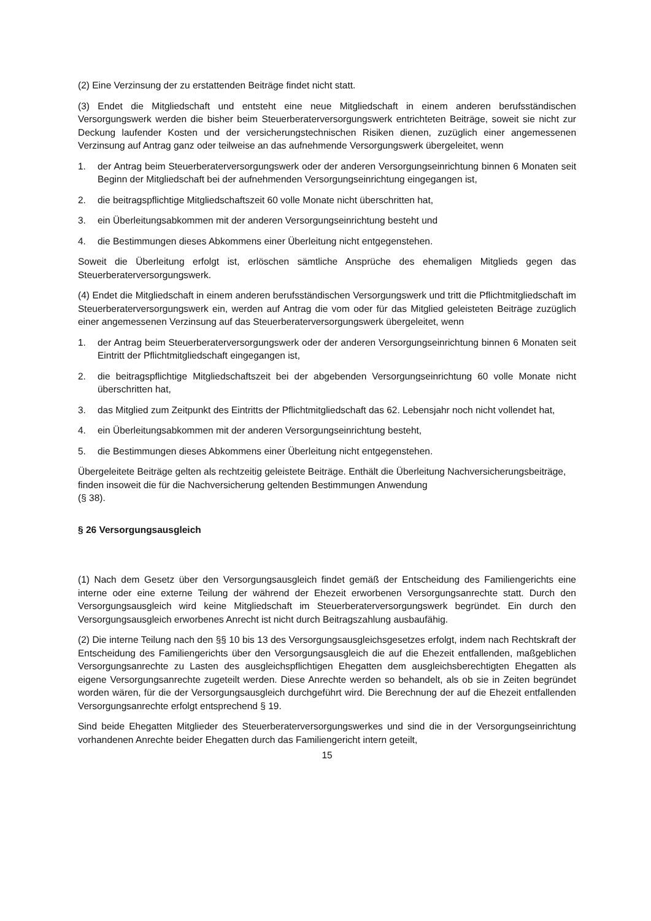(2) Eine Verzinsung der zu erstattenden Beiträge findet nicht statt.
(3) Endet die Mitgliedschaft und entsteht eine neue Mitgliedschaft in einem anderen berufsständischen Versorgungswerk werden die bisher beim Steuerberaterversorgungswerk entrichteten Beiträge, soweit sie nicht zur Deckung laufender Kosten und der versicherungstechnischen Risiken dienen, zuzüglich einer angemessenen Verzinsung auf Antrag ganz oder teilweise an das aufnehmende Versorgungswerk übergeleitet, wenn
1. der Antrag beim Steuerberaterversorgungswerk oder der anderen Versorgungseinrichtung binnen 6 Monaten seit Beginn der Mitgliedschaft bei der aufnehmenden Versorgungseinrichtung eingegangen ist,
2. die beitragspflichtige Mitgliedschaftszeit 60 volle Monate nicht überschritten hat,
3. ein Überleitungsabkommen mit der anderen Versorgungseinrichtung besteht und
4. die Bestimmungen dieses Abkommens einer Überleitung nicht entgegenstehen.
Soweit die Überleitung erfolgt ist, erlöschen sämtliche Ansprüche des ehemaligen Mitglieds gegen das Steuerberaterversorgungswerk.
(4) Endet die Mitgliedschaft in einem anderen berufsständischen Versorgungswerk und tritt die Pflichtmitgliedschaft im Steuerberaterversorgungswerk ein, werden auf Antrag die vom oder für das Mitglied geleisteten Beiträge zuzüglich einer angemessenen Verzinsung auf das Steuerberaterversorgungswerk übergeleitet, wenn
1. der Antrag beim Steuerberaterversorgungswerk oder der anderen Versorgungseinrichtung binnen 6 Monaten seit Eintritt der Pflichtmitgliedschaft eingegangen ist,
2. die beitragspflichtige Mitgliedschaftszeit bei der abgebenden Versorgungseinrichtung 60 volle Monate nicht überschritten hat,
3. das Mitglied zum Zeitpunkt des Eintritts der Pflichtmitgliedschaft das 62. Lebensjahr noch nicht vollendet hat,
4. ein Überleitungsabkommen mit der anderen Versorgungseinrichtung besteht,
5. die Bestimmungen dieses Abkommens einer Überleitung nicht entgegenstehen.
Übergeleitete Beiträge gelten als rechtzeitig geleistete Beiträge. Enthält die Überleitung Nachversicherungsbeiträge, finden insoweit die für die Nachversicherung geltenden Bestimmungen Anwendung
(§ 38).
§ 26 Versorgungsausgleich
(1) Nach dem Gesetz über den Versorgungsausgleich findet gemäß der Entscheidung des Familiengerichts eine interne oder eine externe Teilung der während der Ehezeit erworbenen Versorgungsanrechte statt. Durch den Versorgungsausgleich wird keine Mitgliedschaft im Steuerberaterversorgungswerk begründet. Ein durch den Versorgungsausgleich erworbenes Anrecht ist nicht durch Beitragszahlung ausbaufähig.
(2) Die interne Teilung nach den §§ 10 bis 13 des Versorgungsausgleichsgesetzes erfolgt, indem nach Rechtskraft der Entscheidung des Familiengerichts über den Versorgungsausgleich die auf die Ehezeit entfallenden, maßgeblichen Versorgungsanrechte zu Lasten des ausgleichspflichtigen Ehegatten dem ausgleichsberechtigten Ehegatten als eigene Versorgungsanrechte zugeteilt werden. Diese Anrechte werden so behandelt, als ob sie in Zeiten begründet worden wären, für die der Versorgungsausgleich durchgeführt wird. Die Berechnung der auf die Ehezeit entfallenden Versorgungsanrechte erfolgt entsprechend § 19.
Sind beide Ehegatten Mitglieder des Steuerberaterversorgungswerkes und sind die in der Versorgungseinrichtung vorhandenen Anrechte beider Ehegatten durch das Familiengericht intern geteilt,
15